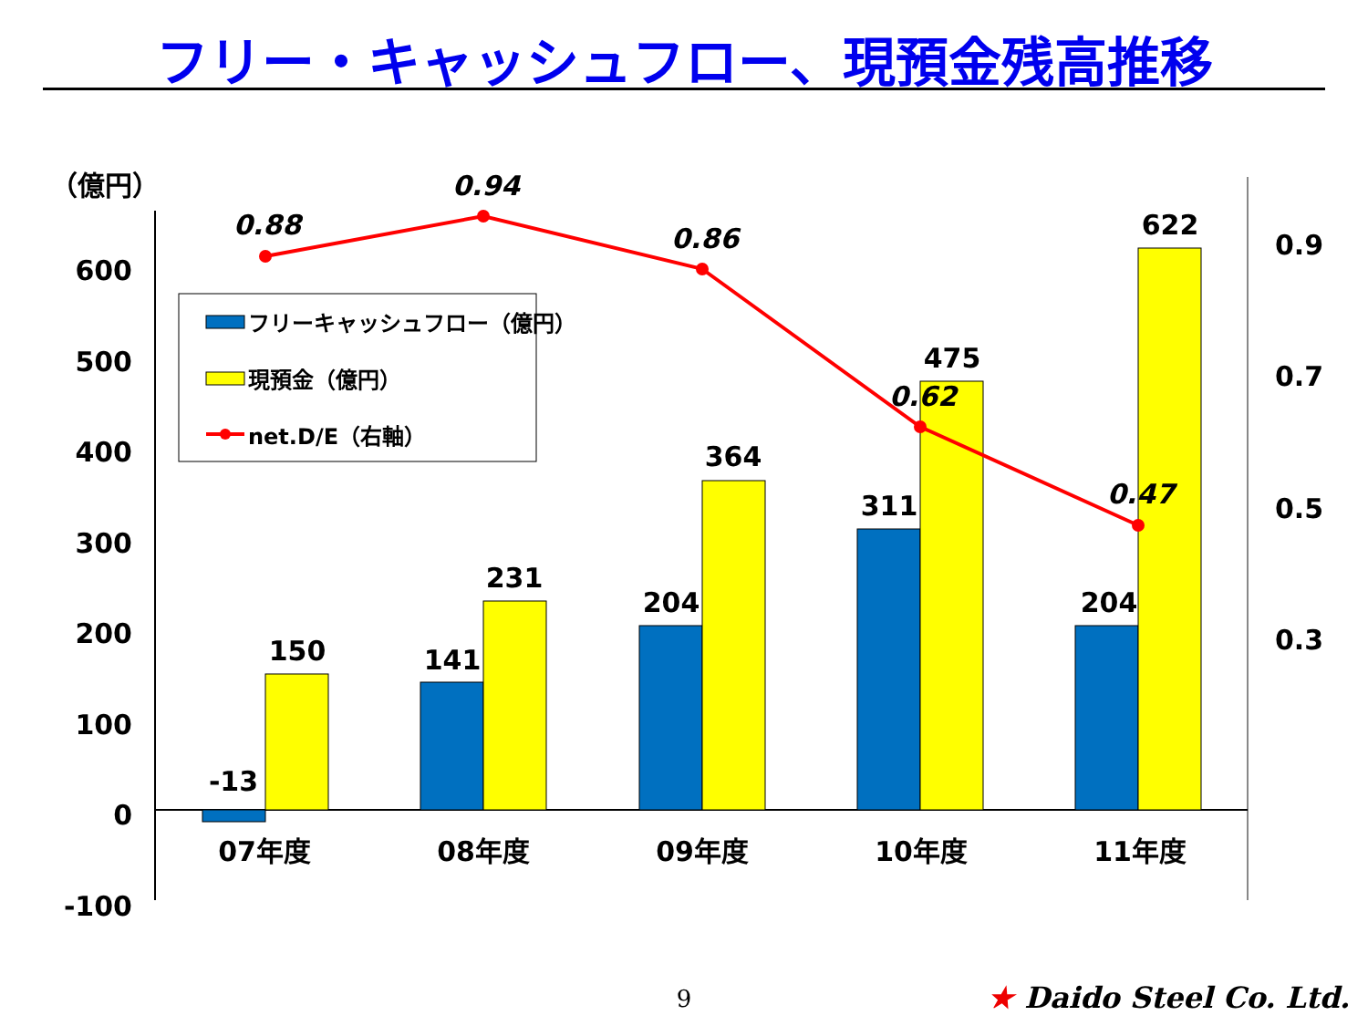フリー・キャッシュフロー、現預金残高推移
（億円）
600
500
400
300
200
100
0
-100
0.9
0.7
0.5
0.3
-13
150
141
231
204
364
311
475
204
622
07年度
08年度
09年度
10年度
11年度
0.88
0.94
0.86
0.62
0.47
フリーキャッシュフロー（億円）
現預金（億円）
net.D/E（右軸）
9 ★ Daido Steel Co. Ltd.